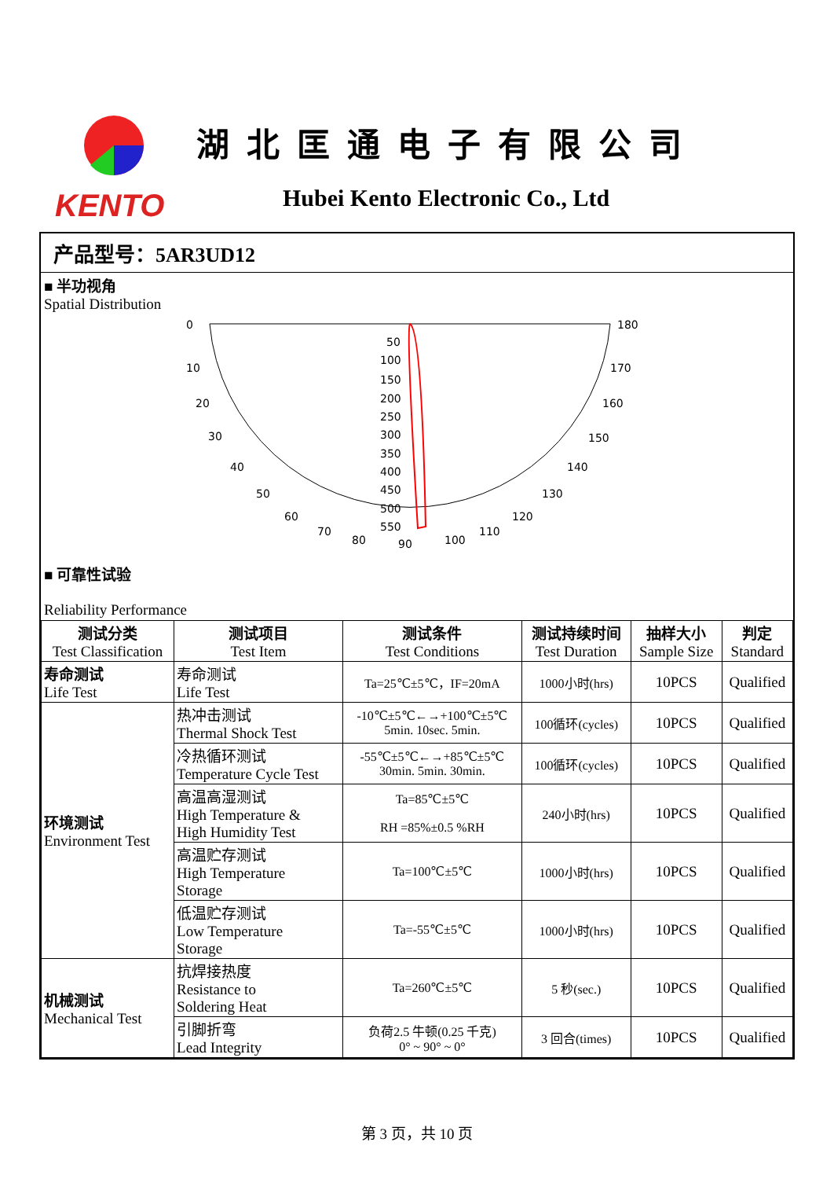KENTO
湖北匡通电子有限公司
Hubei Kento Electronic Co., Ltd
产品型号：5AR3UD12
■ 半功视角
Spatial Distribution
0
10
20
30
40
50
60
70
80
90
100
110
120
130
140
150
160
170
180
50
100
150
200
250
300
350
400
450
500
550
■ 可靠性试验
Reliability Performance
| 测试分类 Test Classification | 测试项目 Test Item | 测试条件 Test Conditions | 测试持续时间 Test Duration | 抽样大小 Sample Size | 判定 Standard |
| --- | --- | --- | --- | --- | --- |
| 寿命测试 Life Test | 寿命测试 Life Test | Ta=25℃±5℃，IF=20mA | 1000小时(hrs) | 10PCS | Qualified |
| 环境测试 Environment Test | 热冲击测试 Thermal Shock Test | -10℃±5℃←→+100℃±5℃ 5min. 10sec. 5min. | 100循环(cycles) | 10PCS | Qualified |
| | 冷热循环测试 Temperature Cycle Test | -55℃±5℃←→+85℃±5℃ 30min. 5min. 30min. | 100循环(cycles) | 10PCS | Qualified |
| | 高温高湿测试 High Temperature & High Humidity Test | Ta=85℃±5℃ RH =85%±0.5 %RH | 240小时(hrs) | 10PCS | Qualified |
| | 高温贮存测试 High Temperature Storage | Ta=100℃±5℃ | 1000小时(hrs) | 10PCS | Qualified |
| | 低温贮存测试 Low Temperature Storage | Ta=-55℃±5℃ | 1000小时(hrs) | 10PCS | Qualified |
| 机械测试 Mechanical Test | 抗焊接热度 Resistance to Soldering Heat | Ta=260℃±5℃ | 5 秒(sec.) | 10PCS | Qualified |
| | 引脚折弯 Lead Integrity | 负荷2.5 牛顿(0.25 千克) 0° ~ 90° ~ 0° | 3 回合(times) | 10PCS | Qualified |
第 3 页，共 10 页